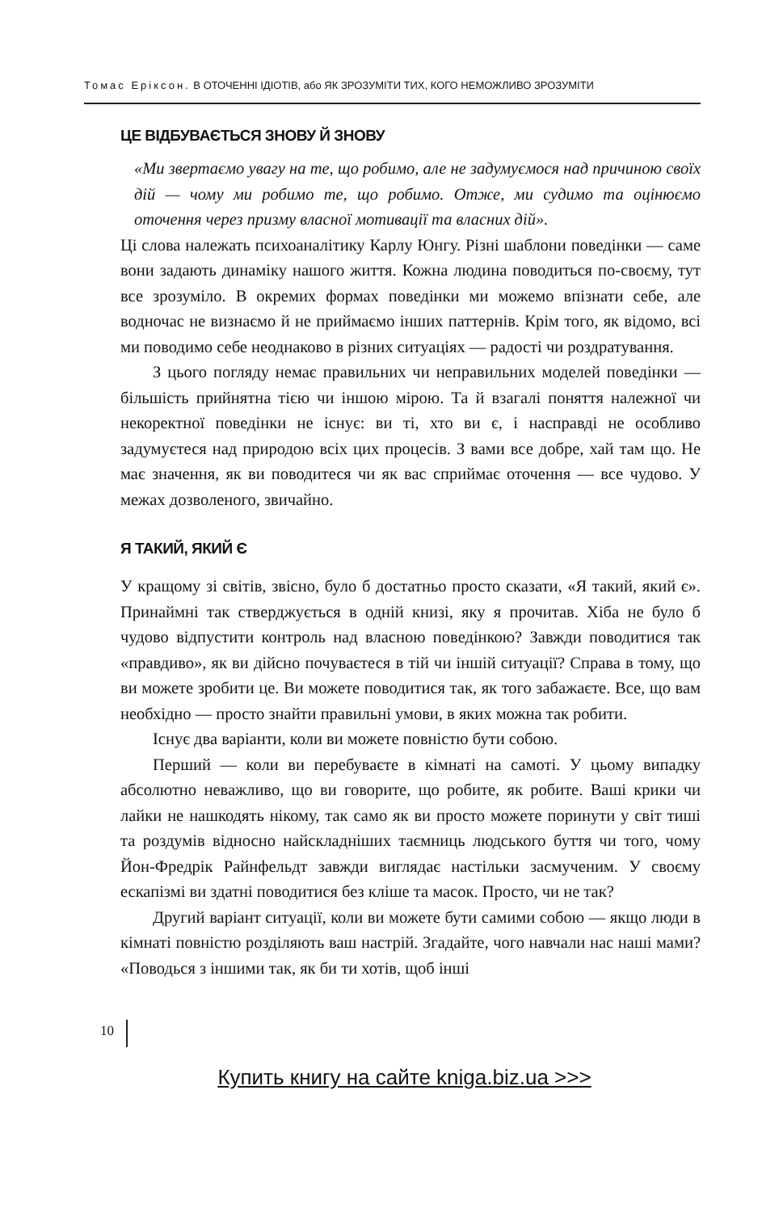Томас Еріксон. В ОТОЧЕННІ ІДІОТІВ, або ЯК ЗРОЗУМІТИ ТИХ, КОГО НЕМОЖЛИВО ЗРОЗУМІТИ
ЦЕ ВІДБУВАЄТЬСЯ ЗНОВУ Й ЗНОВУ
«Ми звертаємо увагу на те, що робимо, але не задумуємося над причиною своїх дій — чому ми робимо те, що робимо. Отже, ми судимо та оцінюємо оточення через призму власної мотивації та власних дій».
Ці слова належать психоаналітику Карлу Юнгу. Різні шаблони поведінки — саме вони задають динаміку нашого життя. Кожна людина поводиться по-своєму, тут все зрозуміло. В окремих формах поведінки ми можемо впізнати себе, але водночас не визнаємо й не приймаємо інших паттернів. Крім того, як відомо, всі ми поводимо себе неоднаково в різних ситуаціях — радості чи роздратування.
З цього погляду немає правильних чи неправильних моделей поведінки — більшість прийнятна тією чи іншою мірою. Та й взагалі поняття належної чи некоректної поведінки не існує: ви ті, хто ви є, і насправді не особливо задумуєтеся над природою всіх цих процесів. З вами все добре, хай там що. Не має значення, як ви поводитеся чи як вас сприймає оточення — все чудово. У межах дозволеного, звичайно.
Я ТАКИЙ, ЯКИЙ Є
У кращому зі світів, звісно, було б достатньо просто сказати, «Я такий, який є». Принаймні так стверджується в одній книзі, яку я прочитав. Хіба не було б чудово відпустити контроль над власною поведінкою? Завжди поводитися так «правдиво», як ви дійсно почуваєтеся в тій чи іншій ситуації? Справа в тому, що ви можете зробити це. Ви можете поводитися так, як того забажаєте. Все, що вам необхідно — просто знайти правильні умови, в яких можна так робити.
Існує два варіанти, коли ви можете повністю бути собою.
Перший — коли ви перебуваєте в кімнаті на самоті. У цьому випадку абсолютно неважливо, що ви говорите, що робите, як робите. Ваші крики чи лайки не нашкодять нікому, так само як ви просто можете поринути у світ тиші та роздумів відносно найскладніших таємниць людського буття чи того, чому Йон-Фредрік Райнфельдт завжди виглядає настільки засмученим. У своєму ескапізмі ви здатні поводитися без кліше та масок. Просто, чи не так?
Другий варіант ситуації, коли ви можете бути самими собою — якщо люди в кімнаті повністю розділяють ваш настрій. Згадайте, чого навчали нас наші мами? «Поводься з іншими так, як би ти хотів, щоб інші
10
Купить книгу на сайте kniga.biz.ua >>>